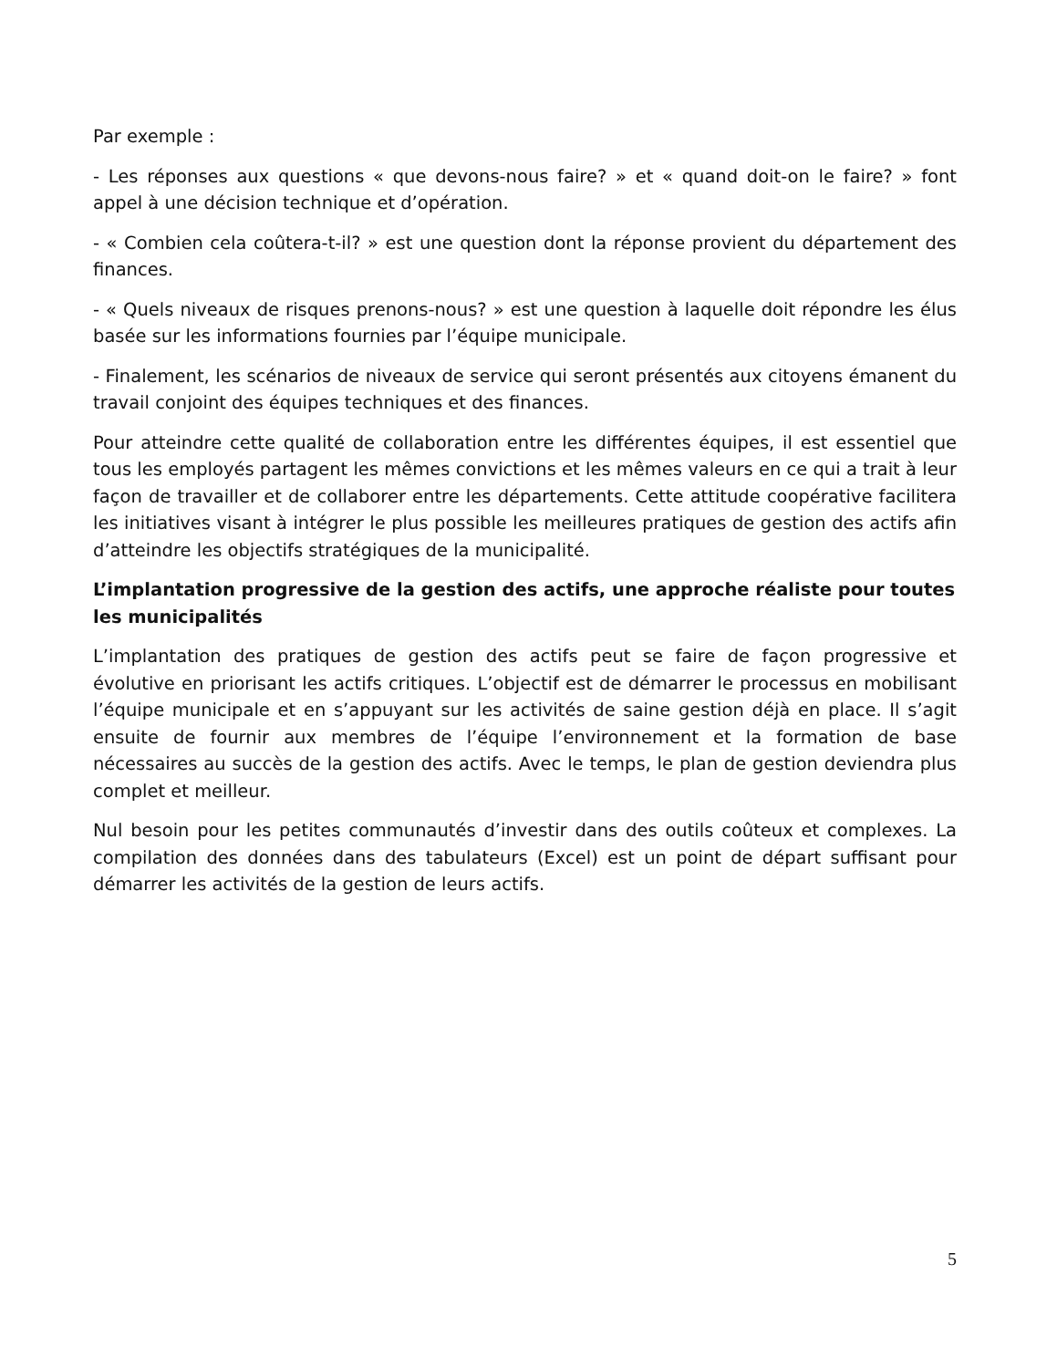Par exemple :
- Les réponses aux questions « que devons-nous faire? » et « quand doit-on le faire? » font appel à une décision technique et d’opération.
- « Combien cela coûtera-t-il? » est une question dont la réponse provient du département des finances.
- « Quels niveaux de risques prenons-nous? » est une question à laquelle doit répondre les élus basée sur les informations fournies par l’équipe municipale.
- Finalement, les scénarios de niveaux de service qui seront présentés aux citoyens émanent du travail conjoint des équipes techniques et des finances.
Pour atteindre cette qualité de collaboration entre les différentes équipes, il est essentiel que tous les employés partagent les mêmes convictions et les mêmes valeurs en ce qui a trait à leur façon de travailler et de collaborer entre les départements. Cette attitude coopérative facilitera les initiatives visant à intégrer le plus possible les meilleures pratiques de gestion des actifs afin d’atteindre les objectifs stratégiques de la municipalité.
L’implantation progressive de la gestion des actifs, une approche réaliste pour toutes les municipalités
L’implantation des pratiques de gestion des actifs peut se faire de façon progressive et évolutive en priorisant les actifs critiques. L’objectif est de démarrer le processus en mobilisant l’équipe municipale et en s’appuyant sur les activités de saine gestion déjà en place. Il s’agit ensuite de fournir aux membres de l’équipe l’environnement et la formation de base nécessaires au succès de la gestion des actifs. Avec le temps, le plan de gestion deviendra plus complet et meilleur.
Nul besoin pour les petites communautés d’investir dans des outils coûteux et complexes. La compilation des données dans des tabulateurs (Excel) est un point de départ suffisant pour démarrer les activités de la gestion de leurs actifs.
5